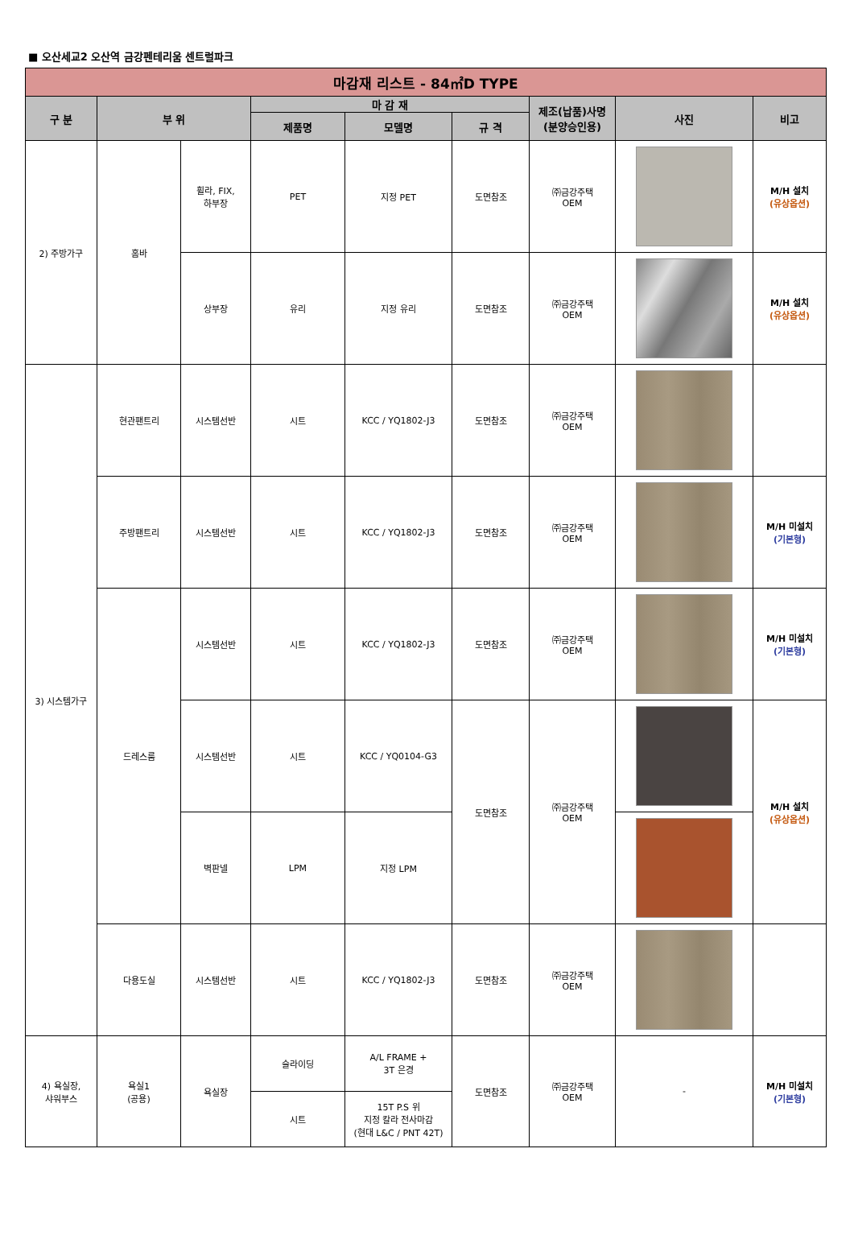■ 오산세교2 오산역 금강펜테리움 센트럴파크
| 마감재 리스트 - 84㎡D TYPE | | | | | | | | |
| --- | --- | --- | --- | --- | --- | --- | --- | --- |
| 구 분 | 부 위 | | 마 감 재 | | | 제조(납품)사명 (분양승인용) | 사진 | 비고 |
| | | | 제품명 | 모델명 | 규 격 | | | |
| 2) 주방가구 | 홈바 | 휠라, FIX, 하부장 | PET | 지정 PET | 도면참조 | ㈜금강주택 OEM | | M/H 설치 (유상옵션) |
| | | 상부장 | 유리 | 지정 유리 | 도면참조 | ㈜금강주택 OEM | | M/H 설치 (유상옵션) |
| 3) 시스템가구 | 현관팬트리 | 시스템선반 | 시트 | KCC / YQ1802-J3 | 도면참조 | ㈜금강주택 OEM | | |
| | 주방팬트리 | 시스템선반 | 시트 | KCC / YQ1802-J3 | 도면참조 | ㈜금강주택 OEM | | M/H 미설치 (기본형) |
| | 드레스룸 | 시스템선반 | 시트 | KCC / YQ1802-J3 | 도면참조 | ㈜금강주택 OEM | | M/H 미설치 (기본형) |
| | | 시스템선반 | 시트 | KCC / YQ0104-G3 | 도면참조 | ㈜금강주택 OEM | | M/H 설치 (유상옵션) |
| | | 벽판넬 | LPM | 지정 LPM | | | | |
| | 다용도실 | 시스템선반 | 시트 | KCC / YQ1802-J3 | 도면참조 | ㈜금강주택 OEM | | |
| 4) 욕실장, 샤워부스 | 욕실1 (공용) | 욕실장 | 슬라이딩 | A/L FRAME + 3T 은경 | 도면참조 | ㈜금강주택 OEM | - | M/H 미설치 (기본형) |
| | | | 시트 | 15T P.S 위 지정 칼라 전사마감 (현대 L&C / PNT 42T) | | | | |